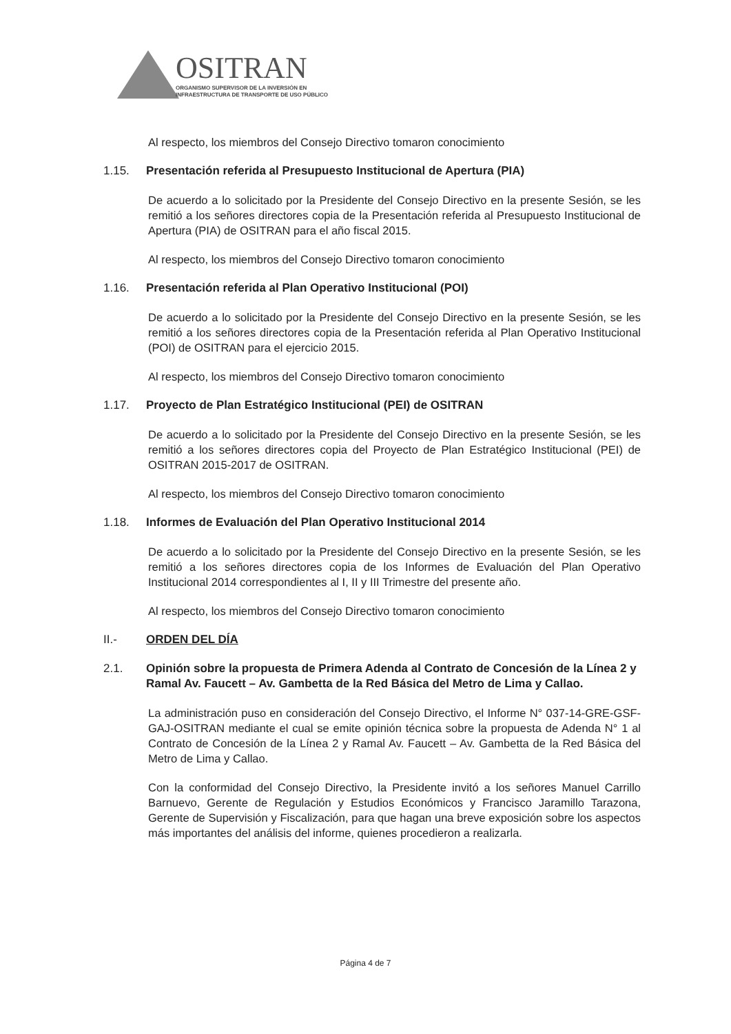OSITRAN
ORGANISMO SUPERVISOR DE LA INVERSIÓN EN
INFRAESTRUCTURA DE TRANSPORTE DE USO PÚBLICO
Al respecto, los miembros del Consejo Directivo tomaron conocimiento
1.15. Presentación referida al Presupuesto Institucional de Apertura (PIA)
De acuerdo a lo solicitado por la Presidente del Consejo Directivo en la presente Sesión, se les remitió a los señores directores copia de la Presentación referida al Presupuesto Institucional de Apertura (PIA) de OSITRAN para el año fiscal 2015.
Al respecto, los miembros del Consejo Directivo tomaron conocimiento
1.16. Presentación referida al Plan Operativo Institucional (POI)
De acuerdo a lo solicitado por la Presidente del Consejo Directivo en la presente Sesión, se les remitió a los señores directores copia de la Presentación referida al Plan Operativo Institucional (POI) de OSITRAN para el ejercicio 2015.
Al respecto, los miembros del Consejo Directivo tomaron conocimiento
1.17. Proyecto de Plan Estratégico Institucional (PEI) de OSITRAN
De acuerdo a lo solicitado por la Presidente del Consejo Directivo en la presente Sesión, se les remitió a los señores directores copia del Proyecto de Plan Estratégico Institucional (PEI) de OSITRAN 2015-2017 de OSITRAN.
Al respecto, los miembros del Consejo Directivo tomaron conocimiento
1.18. Informes de Evaluación del Plan Operativo Institucional 2014
De acuerdo a lo solicitado por la Presidente del Consejo Directivo en la presente Sesión, se les remitió a los señores directores copia de los Informes de Evaluación del Plan Operativo Institucional 2014 correspondientes al I, II y III Trimestre del presente año.
Al respecto, los miembros del Consejo Directivo tomaron conocimiento
II.- ORDEN DEL DÍA
2.1. Opinión sobre la propuesta de Primera Adenda al Contrato de Concesión de la Línea 2 y Ramal Av. Faucett – Av. Gambetta de la Red Básica del Metro de Lima y Callao.
La administración puso en consideración del Consejo Directivo, el Informe N° 037-14-GRE-GSF-GAJ-OSITRAN mediante el cual se emite opinión técnica sobre la propuesta de Adenda N° 1 al Contrato de Concesión de la Línea 2 y Ramal Av. Faucett – Av. Gambetta de la Red Básica del Metro de Lima y Callao.
Con la conformidad del Consejo Directivo, la Presidente invitó a los señores Manuel Carrillo Barnuevo, Gerente de Regulación y Estudios Económicos y Francisco Jaramillo Tarazona, Gerente de Supervisión y Fiscalización, para que hagan una breve exposición sobre los aspectos más importantes del análisis del informe, quienes procedieron a realizarla.
Página 4 de 7